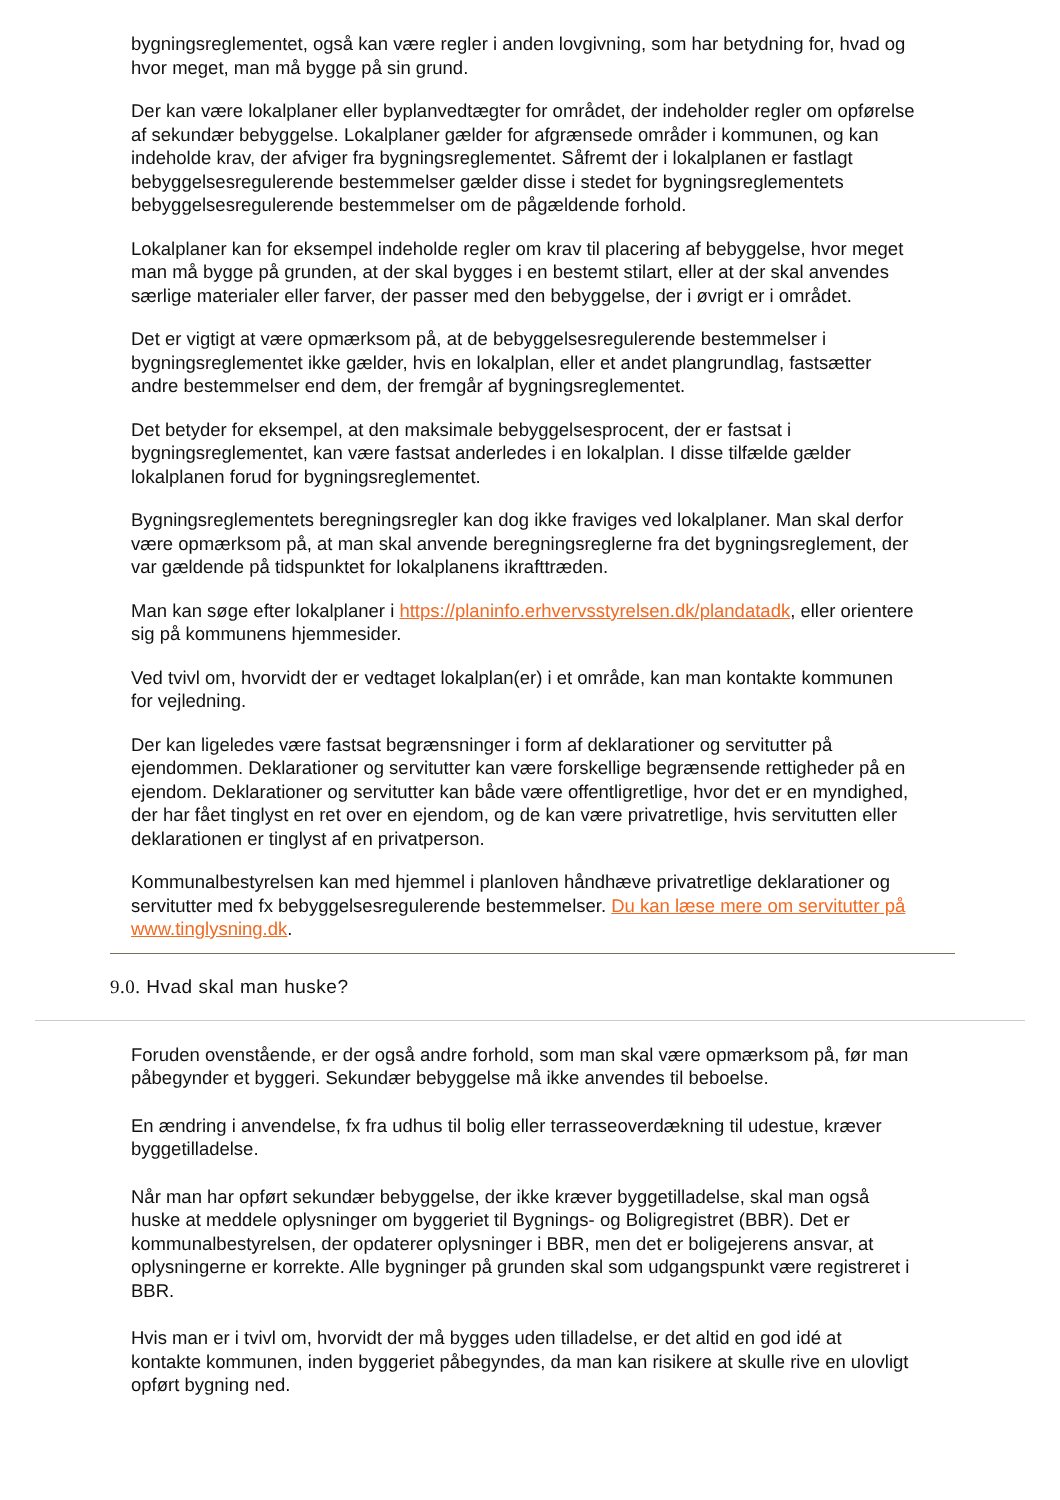bygningsreglementet, også kan være regler i anden lovgivning, som har betydning for, hvad og hvor meget, man må bygge på sin grund.
Der kan være lokalplaner eller byplanvedtægter for området, der indeholder regler om opførelse af sekundær bebyggelse. Lokalplaner gælder for afgrænsede områder i kommunen, og kan indeholde krav, der afviger fra bygningsreglementet. Såfremt der i lokalplanen er fastlagt bebyggelsesregulerende bestemmelser gælder disse i stedet for bygningsreglementets bebyggelsesregulerende bestemmelser om de pågældende forhold.
Lokalplaner kan for eksempel indeholde regler om krav til placering af bebyggelse, hvor meget man må bygge på grunden, at der skal bygges i en bestemt stilart, eller at der skal anvendes særlige materialer eller farver, der passer med den bebyggelse, der i øvrigt er i området.
Det er vigtigt at være opmærksom på, at de bebyggelsesregulerende bestemmelser i bygningsreglementet ikke gælder, hvis en lokalplan, eller et andet plangrundlag, fastsætter andre bestemmelser end dem, der fremgår af bygningsreglementet.
Det betyder for eksempel, at den maksimale bebyggelsesprocent, der er fastsat i bygningsreglementet, kan være fastsat anderledes i en lokalplan. I disse tilfælde gælder lokalplanen forud for bygningsreglementet.
Bygningsreglementets beregningsregler kan dog ikke fraviges ved lokalplaner. Man skal derfor være opmærksom på, at man skal anvende beregningsreglerne fra det bygningsreglement, der var gældende på tidspunktet for lokalplanens ikrafttræden.
Man kan søge efter lokalplaner i https://planinfo.erhvervsstyrelsen.dk/plandatadk, eller orientere sig på kommunens hjemmesider.
Ved tvivl om, hvorvidt der er vedtaget lokalplan(er) i et område, kan man kontakte kommunen for vejledning.
Der kan ligeledes være fastsat begrænsninger i form af deklarationer og servitutter på ejendommen. Deklarationer og servitutter kan være forskellige begrænsende rettigheder på en ejendom. Deklarationer og servitutter kan både være offentligretlige, hvor det er en myndighed, der har fået tinglyst en ret over en ejendom, og de kan være privatretlige, hvis servitutten eller deklarationen er tinglyst af en privatperson.
Kommunalbestyrelsen kan med hjemmel i planloven håndhæve privatretlige deklarationer og servitutter med fx bebyggelsesregulerende bestemmelser. Du kan læse mere om servitutter på www.tinglysning.dk.
9.0. Hvad skal man huske?
Foruden ovenstående, er der også andre forhold, som man skal være opmærksom på, før man påbegynder et byggeri. Sekundær bebyggelse må ikke anvendes til beboelse.
En ændring i anvendelse, fx fra udhus til bolig eller terrasseoverdækning til udestue, kræver byggetilladelse.
Når man har opført sekundær bebyggelse, der ikke kræver byggetilladelse, skal man også huske at meddele oplysninger om byggeriet til Bygnings- og Boligregistret (BBR). Det er kommunalbestyrelsen, der opdaterer oplysninger i BBR, men det er boligejerens ansvar, at oplysningerne er korrekte. Alle bygninger på grunden skal som udgangspunkt være registreret i BBR.
Hvis man er i tvivl om, hvorvidt der må bygges uden tilladelse, er det altid en god idé at kontakte kommunen, inden byggeriet påbegyndes, da man kan risikere at skulle rive en ulovligt opført bygning ned.